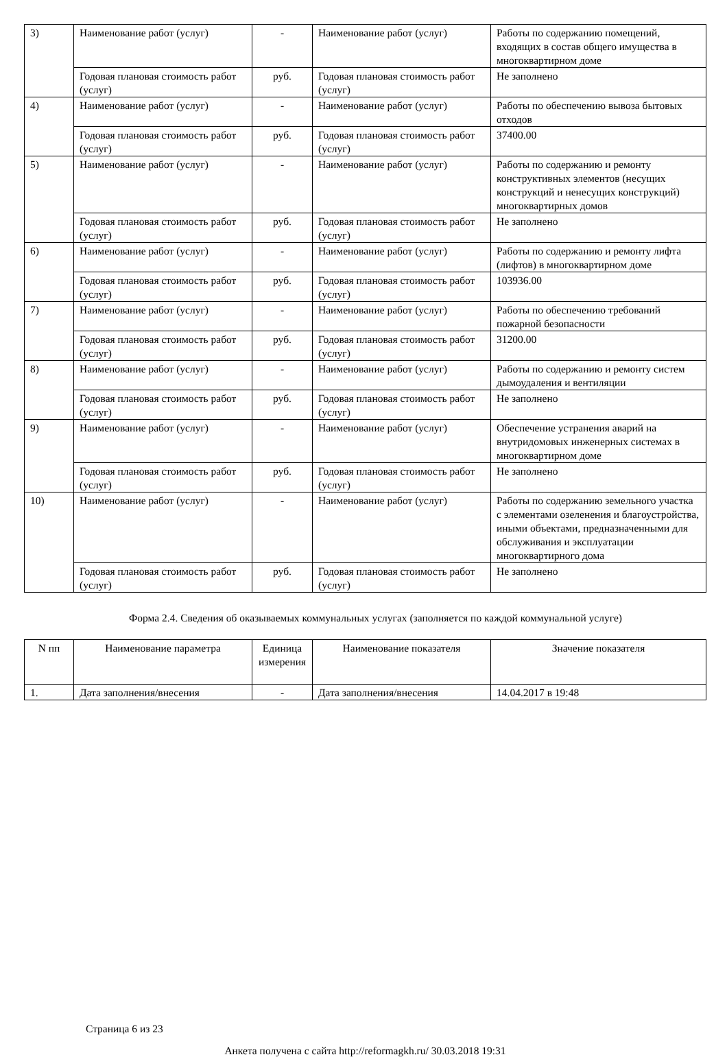| 3) | Наименование работ (услуг) | - | Наименование работ (услуг) | Работы по содержанию помещений, входящих в состав общего имущества в многоквартирном доме |
| | Годовая плановая стоимость работ (услуг) | руб. | Годовая плановая стоимость работ (услуг) | Не заполнено |
| 4) | Наименование работ (услуг) | - | Наименование работ (услуг) | Работы по обеспечению вывоза бытовых отходов |
| | Годовая плановая стоимость работ (услуг) | руб. | Годовая плановая стоимость работ (услуг) | 37400.00 |
| 5) | Наименование работ (услуг) | - | Наименование работ (услуг) | Работы по содержанию и ремонту конструктивных элементов (несущих конструкций и ненесущих конструкций) многоквартирных домов |
| | Годовая плановая стоимость работ (услуг) | руб. | Годовая плановая стоимость работ (услуг) | Не заполнено |
| 6) | Наименование работ (услуг) | - | Наименование работ (услуг) | Работы по содержанию и ремонту лифта (лифтов) в многоквартирном доме |
| | Годовая плановая стоимость работ (услуг) | руб. | Годовая плановая стоимость работ (услуг) | 103936.00 |
| 7) | Наименование работ (услуг) | - | Наименование работ (услуг) | Работы по обеспечению требований пожарной безопасности |
| | Годовая плановая стоимость работ (услуг) | руб. | Годовая плановая стоимость работ (услуг) | 31200.00 |
| 8) | Наименование работ (услуг) | - | Наименование работ (услуг) | Работы по содержанию и ремонту систем дымоудаления и вентиляции |
| | Годовая плановая стоимость работ (услуг) | руб. | Годовая плановая стоимость работ (услуг) | Не заполнено |
| 9) | Наименование работ (услуг) | - | Наименование работ (услуг) | Обеспечение устранения аварий на внутридомовых инженерных системах в многоквартирном доме |
| | Годовая плановая стоимость работ (услуг) | руб. | Годовая плановая стоимость работ (услуг) | Не заполнено |
| 10) | Наименование работ (услуг) | - | Наименование работ (услуг) | Работы по содержанию земельного участка с элементами озеленения и благоустройства, иными объектами, предназначенными для обслуживания и эксплуатации многоквартирного дома |
| | Годовая плановая стоимость работ (услуг) | руб. | Годовая плановая стоимость работ (услуг) | Не заполнено |
Форма 2.4. Сведения об оказываемых коммунальных услугах (заполняется по каждой коммунальной услуге)
| N пп | Наименование параметра | Единица измерения | Наименование показателя | Значение показателя |
| --- | --- | --- | --- | --- |
| 1. | Дата заполнения/внесения | - | Дата заполнения/внесения | 14.04.2017 в 19:48 |
Страница 6 из 23
Анкета получена с сайта http://reformagkh.ru/ 30.03.2018 19:31